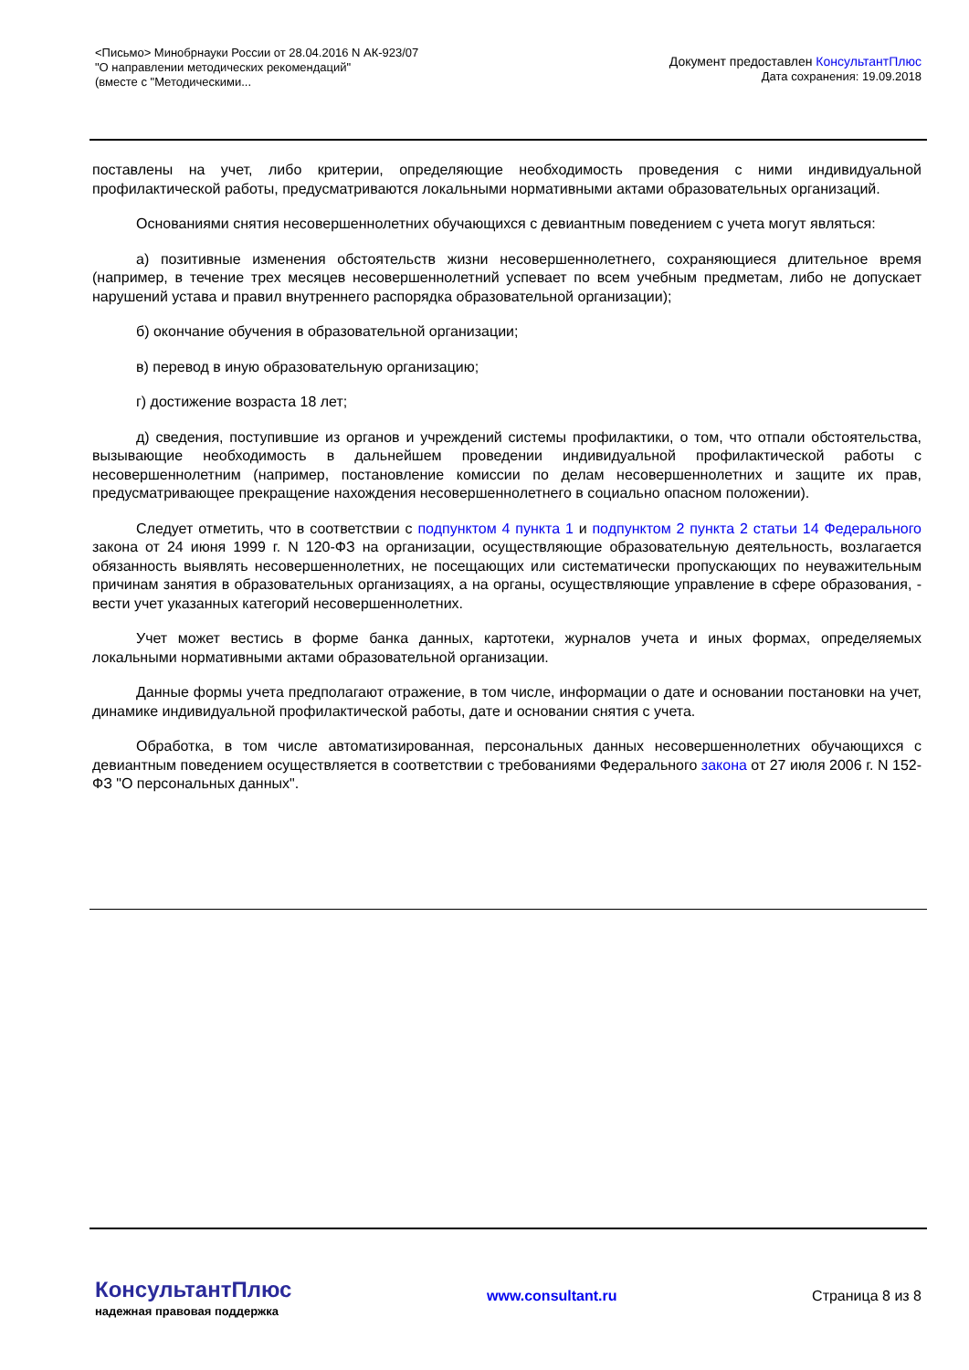<Письмо> Минобрнауки России от 28.04.2016 N АК-923/07
"О направлении методических рекомендаций"
(вместе с "Методическими...
Документ предоставлен КонсультантПлюс
Дата сохранения: 19.09.2018
поставлены на учет, либо критерии, определяющие необходимость проведения с ними индивидуальной профилактической работы, предусматриваются локальными нормативными актами образовательных организаций.
Основаниями снятия несовершеннолетних обучающихся с девиантным поведением с учета могут являться:
а) позитивные изменения обстоятельств жизни несовершеннолетнего, сохраняющиеся длительное время (например, в течение трех месяцев несовершеннолетний успевает по всем учебным предметам, либо не допускает нарушений устава и правил внутреннего распорядка образовательной организации);
б) окончание обучения в образовательной организации;
в) перевод в иную образовательную организацию;
г) достижение возраста 18 лет;
д) сведения, поступившие из органов и учреждений системы профилактики, о том, что отпали обстоятельства, вызывающие необходимость в дальнейшем проведении индивидуальной профилактической работы с несовершеннолетним (например, постановление комиссии по делам несовершеннолетних и защите их прав, предусматривающее прекращение нахождения несовершеннолетнего в социально опасном положении).
Следует отметить, что в соответствии с подпунктом 4 пункта 1 и подпунктом 2 пункта 2 статьи 14 Федерального закона от 24 июня 1999 г. N 120-ФЗ на организации, осуществляющие образовательную деятельность, возлагается обязанность выявлять несовершеннолетних, не посещающих или систематически пропускающих по неуважительным причинам занятия в образовательных организациях, а на органы, осуществляющие управление в сфере образования, - вести учет указанных категорий несовершеннолетних.
Учет может вестись в форме банка данных, картотеки, журналов учета и иных формах, определяемых локальными нормативными актами образовательной организации.
Данные формы учета предполагают отражение, в том числе, информации о дате и основании постановки на учет, динамике индивидуальной профилактической работы, дате и основании снятия с учета.
Обработка, в том числе автоматизированная, персональных данных несовершеннолетних обучающихся с девиантным поведением осуществляется в соответствии с требованиями Федерального закона от 27 июля 2006 г. N 152-ФЗ "О персональных данных".
КонсультантПлюс
надежная правовая поддержка
www.consultant.ru Страница 8 из 8